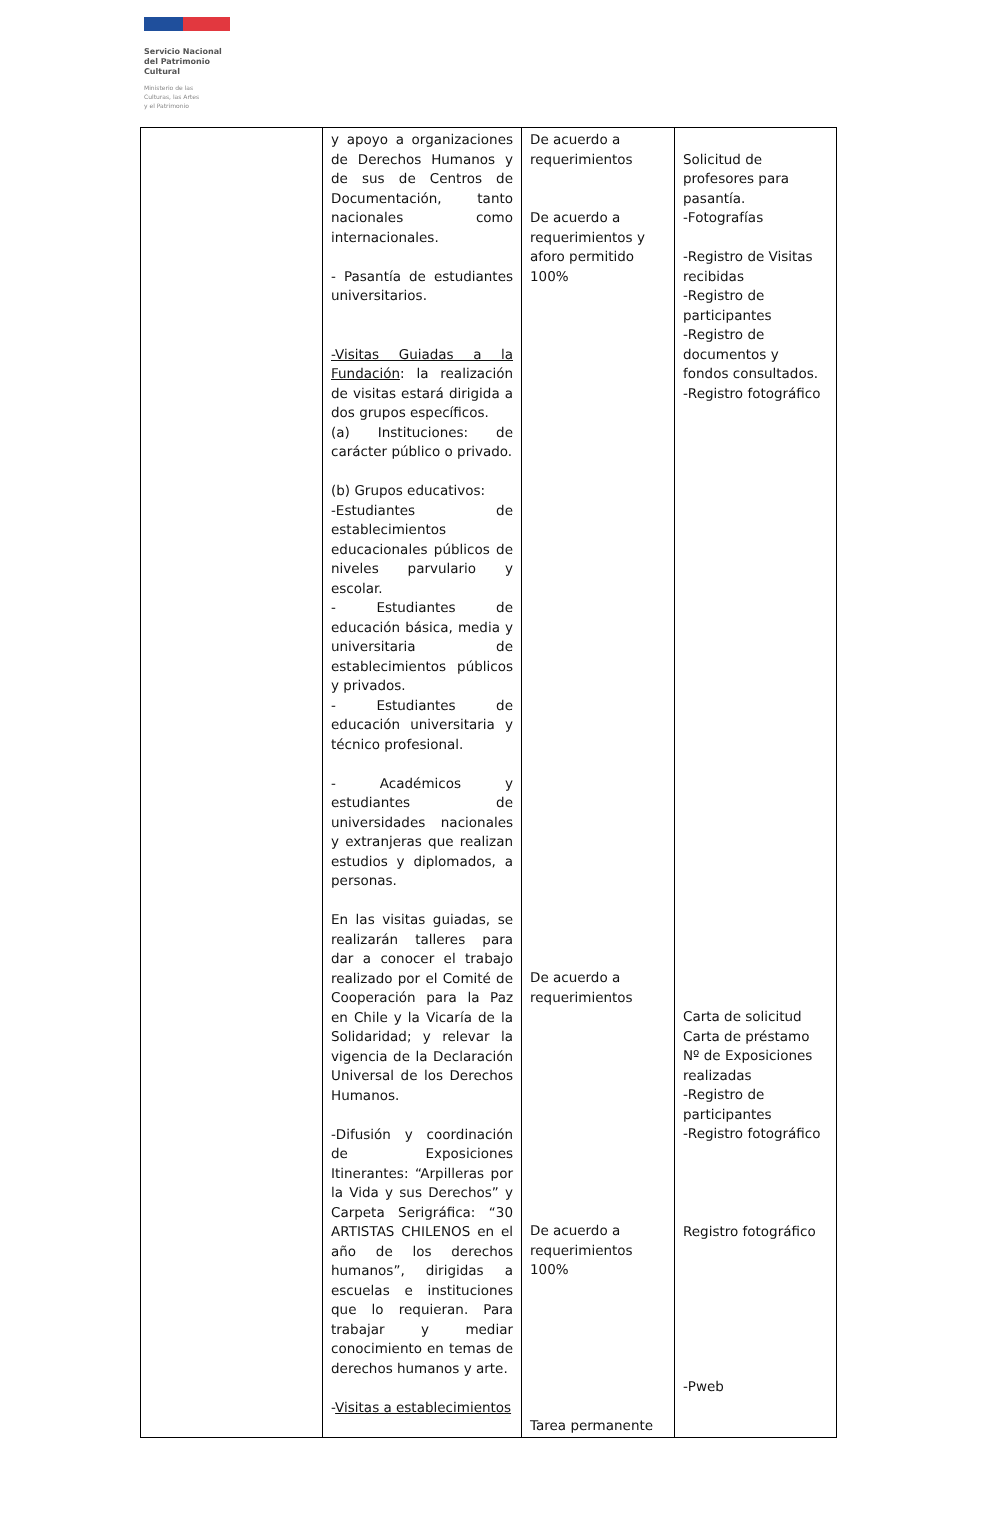Servicio Nacional
del Patrimonio
Cultural
Ministerio de las
Culturas, las Artes
y el Patrimonio
| | y apoyo a organizaciones de Derechos Humanos y de sus de Centros de Documentación, tanto nacionales como internacionales. - Pasantía de estudiantes universitarios. -Visitas Guiadas a la Fundación : la realización de visitas estará dirigida a dos grupos específicos. (a) Instituciones: de carácter público o privado. (b) Grupos educativos: -Estudiantes de establecimientos educacionales públicos de niveles parvulario y escolar. - Estudiantes de educación básica, media y universitaria de establecimientos públicos y privados. - Estudiantes de educación universitaria y técnico profesional. - Académicos y estudiantes de universidades nacionales y extranjeras que realizan estudios y diplomados, a personas. En las visitas guiadas, se realizarán talleres para dar a conocer el trabajo realizado por el Comité de Cooperación para la Paz en Chile y la Vicaría de la Solidaridad; y relevar la vigencia de la Declaración Universal de los Derechos Humanos. -Difusión y coordinación de Exposiciones Itinerantes: “Arpilleras por la Vida y sus Derechos” y Carpeta Serigráfica: “30 ARTISTAS CHILENOS en el año de los derechos humanos”, dirigidas a escuelas e instituciones que lo requieran. Para trabajar y mediar conocimiento en temas de derechos humanos y arte. - Visitas a establecimientos | De acuerdo a requerimientos De acuerdo a requerimientos y aforo permitido 100% De acuerdo a requerimientos De acuerdo a requerimientos 100% Tarea permanente | Solicitud de profesores para pasantía. -Fotografías -Registro de Visitas recibidas -Registro de participantes -Registro de documentos y fondos consultados. -Registro fotográfico Carta de solicitud Carta de préstamo Nº de Exposiciones realizadas -Registro de participantes -Registro fotográfico Registro fotográfico -Pweb |